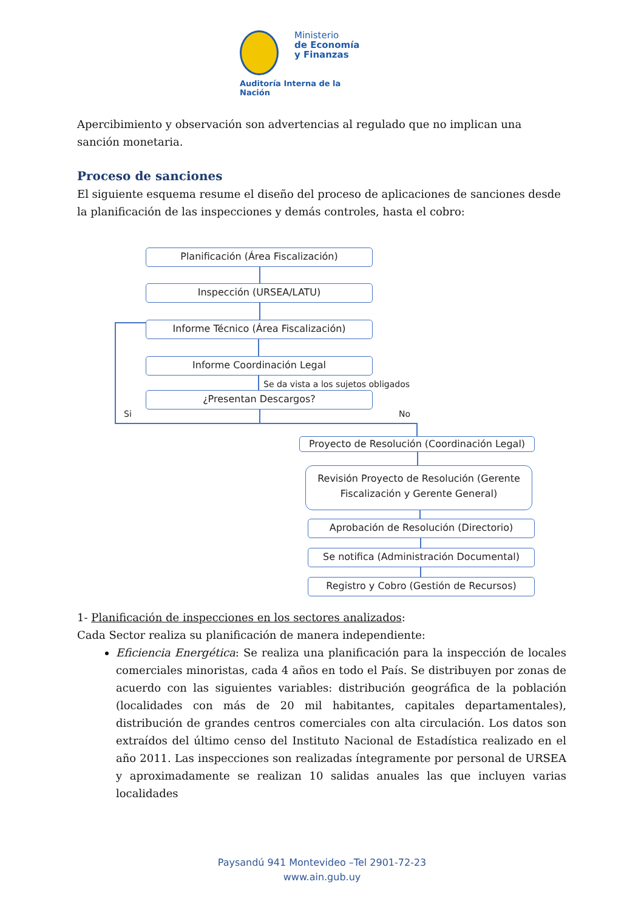Ministerio
de Economía
y Finanzas
Auditoría Interna de la Nación
Apercibimiento y observación son advertencias al regulado que no implican una sanción monetaria.
Proceso de sanciones
El siguiente esquema resume el diseño del proceso de aplicaciones de sanciones desde la planificación de las inspecciones y demás controles, hasta el cobro:
Planificación (Área Fiscalización)
Inspección (URSEA/LATU)
Informe Técnico (Área Fiscalización)
Informe Coordinación Legal
Se da vista a los sujetos obligados
¿Presentan Descargos?
Si No
Proyecto de Resolución (Coordinación Legal)
Revisión Proyecto de Resolución (Gerente Fiscalización y Gerente General)
Aprobación de Resolución (Directorio)
Se notifica (Administración Documental)
Registro y Cobro (Gestión de Recursos)
1- Planificación de inspecciones en los sectores analizados:
Cada Sector realiza su planificación de manera independiente:
Eficiencia Energética: Se realiza una planificación para la inspección de locales comerciales minoristas, cada 4 años en todo el País. Se distribuyen por zonas de acuerdo con las siguientes variables: distribución geográfica de la población (localidades con más de 20 mil habitantes, capitales departamentales), distribución de grandes centros comerciales con alta circulación. Los datos son extraídos del último censo del Instituto Nacional de Estadística realizado en el año 2011. Las inspecciones son realizadas íntegramente por personal de URSEA y aproximadamente se realizan 10 salidas anuales las que incluyen varias localidades
Paysandú 941 Montevideo –Tel 2901-72-23
www.ain.gub.uy